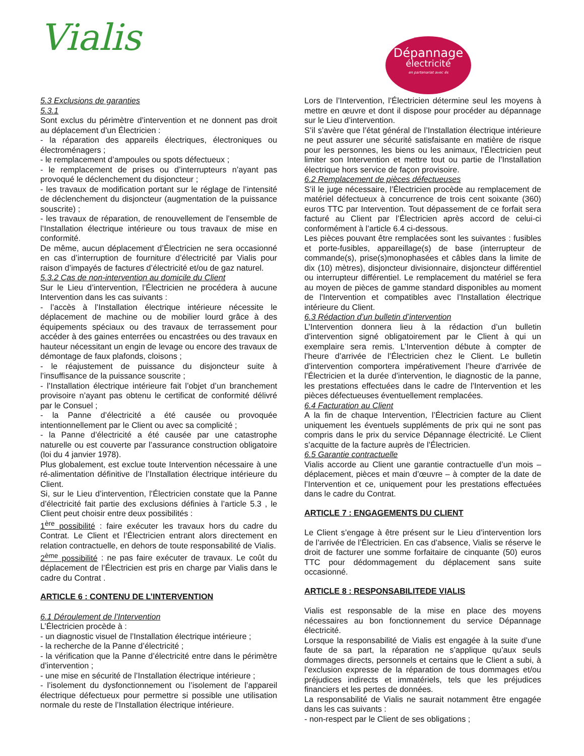Vialis
Dépannage
électricité
en partenariat avec és
5.3 Exclusions de garanties
5.3.1
Sont exclus du périmètre d’intervention et ne donnent pas droit au déplacement d’un Électricien :
- la réparation des appareils électriques, électroniques ou électroménagers ;
- le remplacement d’ampoules ou spots défectueux ;
- le remplacement de prises ou d’interrupteurs n’ayant pas provoqué le déclenchement du disjoncteur ;
- les travaux de modification portant sur le réglage de l’intensité de déclenchement du disjoncteur (augmentation de la puissance souscrite) ;
- les travaux de réparation, de renouvellement de l’ensemble de l’Installation électrique intérieure ou tous travaux de mise en conformité.
De même, aucun déplacement d’Électricien ne sera occasionné en cas d’interruption de fourniture d’électricité par Vialis pour raison d’impayés de factures d’électricité et/ou de gaz naturel.
5.3.2 Cas de non-intervention au domicile du Client
Sur le Lieu d’intervention, l’Électricien ne procédera à aucune Intervention dans les cas suivants :
- l’accès à l’Installation électrique intérieure nécessite le déplacement de machine ou de mobilier lourd grâce à des équipements spéciaux ou des travaux de terrassement pour accéder à des gaines enterrées ou encastrées ou des travaux en hauteur nécessitant un engin de levage ou encore des travaux de démontage de faux plafonds, cloisons ;
- le réajustement de puissance du disjoncteur suite à l’insuffisance de la puissance souscrite ;
- l’Installation électrique intérieure fait l’objet d’un branchement provisoire n’ayant pas obtenu le certificat de conformité délivré par le Consuel ;
- la Panne d’électricité a été causée ou provoquée intentionnellement par le Client ou avec sa complicité ;
- la Panne d’électricité a été causée par une catastrophe naturelle ou est couverte par l’assurance construction obligatoire (loi du 4 janvier 1978).
Plus globalement, est exclue toute Intervention nécessaire à une ré-alimentation définitive de l’Installation électrique intérieure du Client.
Si, sur le Lieu d’intervention, l’Électricien constate que la Panne d’électricité fait partie des exclusions définies à l’article 5.3 , le Client peut choisir entre deux possibilités :
1<sup>ère</sup> possibilité : faire exécuter les travaux hors du cadre du Contrat. Le Client et l’Électricien entrant alors directement en relation contractuelle, en dehors de toute responsabilité de Vialis.
2<sup>ème</sup> possibilité : ne pas faire exécuter de travaux. Le coût du déplacement de l’Électricien est pris en charge par Vialis dans le cadre du Contrat .
ARTICLE 6 : CONTENU DE L’INTERVENTION
6.1 Déroulement de l’Intervention
L’Électricien procède à :
- un diagnostic visuel de l’Installation électrique intérieure ;
- la recherche de la Panne d’électricité ;
- la vérification que la Panne d’électricité entre dans le périmètre d’intervention ;
- une mise en sécurité de l’Installation électrique intérieure ;
- l’isolement du dysfonctionnement ou l’isolement de l’appareil électrique défectueux pour permettre si possible une utilisation normale du reste de l’Installation électrique intérieure.
Lors de l’Intervention, l’Électricien détermine seul les moyens à mettre en œuvre et dont il dispose pour procéder au dépannage sur le Lieu d’intervention.
S’il s’avère que l’état général de l’Installation électrique intérieure ne peut assurer une sécurité satisfaisante en matière de risque pour les personnes, les biens ou les animaux, l’Électricien peut limiter son Intervention et mettre tout ou partie de l’Installation électrique hors service de façon provisoire.
6.2 Remplacement de pièces défectueuses
S’il le juge nécessaire, l’Électricien procède au remplacement de matériel défectueux à concurrence de trois cent soixante (360) euros TTC par Intervention. Tout dépassement de ce forfait sera facturé au Client par l’Électricien après accord de celui-ci conformément à l’article 6.4 ci-dessous.
Les pièces pouvant être remplacées sont les suivantes : fusibles et porte-fusibles, appareillage(s) de base (interrupteur de commande(s), prise(s)monophasées et câbles dans la limite de dix (10) mètres), disjoncteur divisionnaire, disjoncteur différentiel ou interrupteur différentiel. Le remplacement du matériel se fera au moyen de pièces de gamme standard disponibles au moment de l’Intervention et compatibles avec l’Installation électrique intérieure du Client.
6.3 Rédaction d’un bulletin d’intervention
L’Intervention donnera lieu à la rédaction d’un bulletin d’intervention signé obligatoirement par le Client à qui un exemplaire sera remis. L’Intervention débute à compter de l’heure d’arrivée de l’Électricien chez le Client. Le bulletin d’intervention comportera impérativement l’heure d’arrivée de l’Électricien et la durée d’intervention, le diagnostic de la panne, les prestations effectuées dans le cadre de l’Intervention et les pièces défectueuses éventuellement remplacées.
6.4 Facturation au Client
A la fin de chaque Intervention, l’Électricien facture au Client uniquement les éventuels suppléments de prix qui ne sont pas compris dans le prix du service Dépannage électricité. Le Client s’acquitte de la facture auprès de l’Électricien.
6.5 Garantie contractuelle
Vialis accorde au Client une garantie contractuelle d’un mois – déplacement, pièces et main d’œuvre – à compter de la date de l’Intervention et ce, uniquement pour les prestations effectuées dans le cadre du Contrat.
ARTICLE 7 : ENGAGEMENTS DU CLIENT
Le Client s’engage à être présent sur le Lieu d’intervention lors de l’arrivée de l’Électricien. En cas d’absence, Vialis se réserve le droit de facturer une somme forfaitaire de cinquante (50) euros TTC pour dédommagement du déplacement sans suite occasionné.
ARTICLE 8 : RESPONSABILITEDE VIALIS
Vialis est responsable de la mise en place des moyens nécessaires au bon fonctionnement du service Dépannage électricité.
Lorsque la responsabilité de Vialis est engagée à la suite d’une faute de sa part, la réparation ne s’applique qu’aux seuls dommages directs, personnels et certains que le Client a subi, à l’exclusion expresse de la réparation de tous dommages et/ou préjudices indirects et immatériels, tels que les préjudices financiers et les pertes de données.
La responsabilité de Vialis ne saurait notamment être engagée dans les cas suivants :
- non-respect par le Client de ses obligations ;